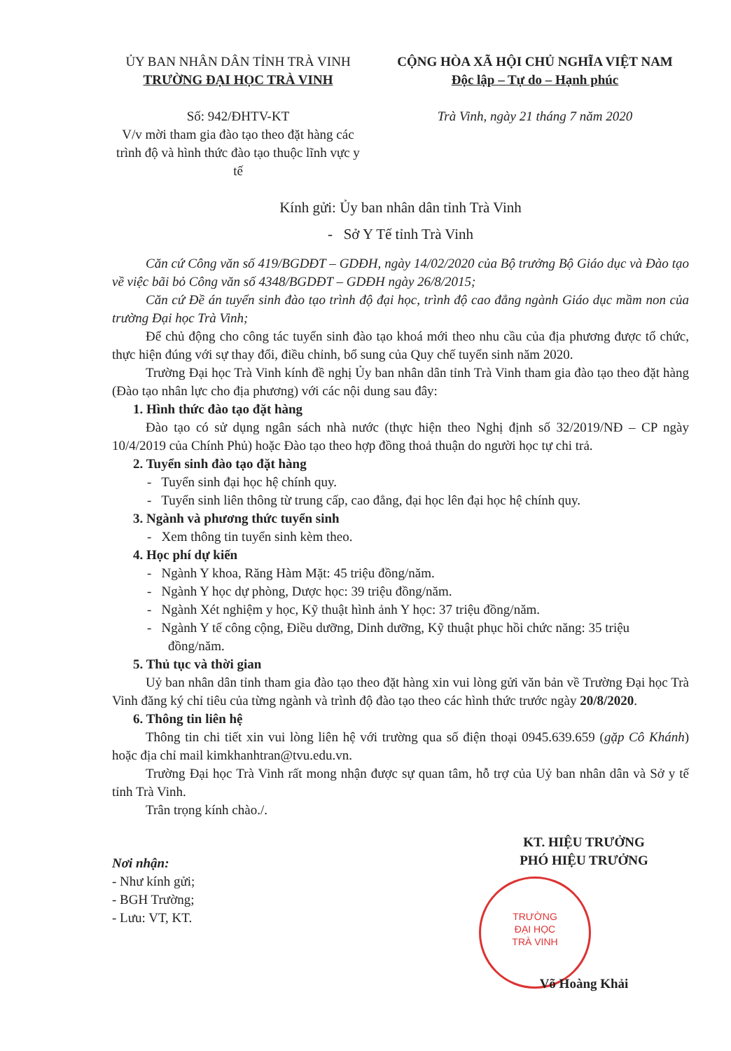ỦY BAN NHÂN DÂN TỈNH TRÀ VINH
TRƯỜNG ĐẠI HỌC TRÀ VINH
Số: 942/ĐHTV-KT
V/v mời tham gia đào tạo theo đặt hàng các trình độ và hình thức đào tạo thuộc lĩnh vực y tế
CỘNG HÒA XÃ HỘI CHỦ NGHĨA VIỆT NAM
Độc lập – Tự do – Hạnh phúc
Trà Vinh, ngày 21 tháng 7 năm 2020
Kính gửi: Ủy ban nhân dân tỉnh Trà Vinh
- Sở Y Tế tỉnh Trà Vinh
Căn cứ Công văn số 419/BGDĐT – GDĐH, ngày 14/02/2020 của Bộ trưởng Bộ Giáo dục và Đào tạo về việc bãi bỏ Công văn số 4348/BGDĐT – GDĐH ngày 26/8/2015;
Căn cứ Đề án tuyển sinh đào tạo trình độ đại học, trình độ cao đẳng ngành Giáo dục mầm non của trường Đại học Trà Vinh;
Để chủ động cho công tác tuyển sinh đào tạo khoá mới theo nhu cầu của địa phương được tổ chức, thực hiện đúng với sự thay đổi, điều chỉnh, bổ sung của Quy chế tuyển sinh năm 2020.
Trường Đại học Trà Vinh kính đề nghị Ủy ban nhân dân tỉnh Trà Vinh tham gia đào tạo theo đặt hàng (Đào tạo nhân lực cho địa phương) với các nội dung sau đây:
1. Hình thức đào tạo đặt hàng
Đào tạo có sử dụng ngân sách nhà nước (thực hiện theo Nghị định số 32/2019/NĐ – CP ngày 10/4/2019 của Chính Phủ) hoặc Đào tạo theo hợp đồng thoả thuận do người học tự chi trả.
2. Tuyển sinh đào tạo đặt hàng
- Tuyển sinh đại học hệ chính quy.
- Tuyển sinh liên thông từ trung cấp, cao đẳng, đại học lên đại học hệ chính quy.
3. Ngành và phương thức tuyển sinh
- Xem thông tin tuyển sinh kèm theo.
4. Học phí dự kiến
- Ngành Y khoa, Răng Hàm Mặt: 45 triệu đồng/năm.
- Ngành Y học dự phòng, Dược học: 39 triệu đồng/năm.
- Ngành Xét nghiệm y học, Kỹ thuật hình ảnh Y học: 37 triệu đồng/năm.
- Ngành Y tế công cộng, Điều dưỡng, Dinh dưỡng, Kỹ thuật phục hồi chức năng: 35 triệu đồng/năm.
5. Thủ tục và thời gian
Uỷ ban nhân dân tỉnh tham gia đào tạo theo đặt hàng xin vui lòng gửi văn bản về Trường Đại học Trà Vinh đăng ký chỉ tiêu của từng ngành và trình độ đào tạo theo các hình thức trước ngày 20/8/2020.
6. Thông tin liên hệ
Thông tin chi tiết xin vui lòng liên hệ với trường qua số điện thoại 0945.639.659 (gặp Cô Khánh) hoặc địa chỉ mail kimkhanhtran@tvu.edu.vn.
Trường Đại học Trà Vinh rất mong nhận được sự quan tâm, hỗ trợ của Uỷ ban nhân dân và Sở y tế tỉnh Trà Vinh.
Trân trọng kính chào./.
Nơi nhận:
- Như kính gửi;
- BGH Trường;
- Lưu: VT, KT.
KT. HIỆU TRƯỞNG
PHÓ HIỆU TRƯỞNG
TRƯỜNG
ĐẠI HỌC
TRÀ VINH
Võ Hoàng Khải